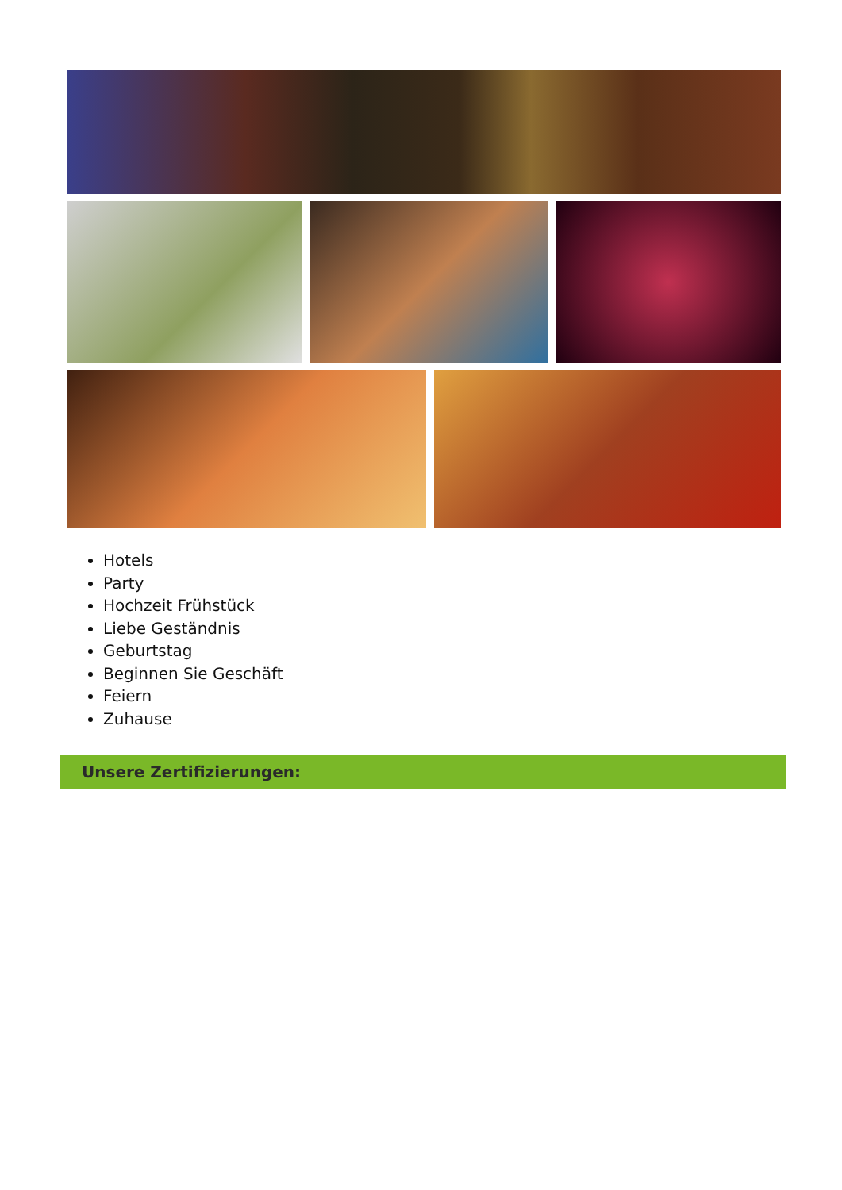Hotels
Party
Hochzeit Frühstück
Liebe Geständnis
Geburtstag
Beginnen Sie Geschäft
Feiern
Zuhause
Unsere Zertifizierungen: